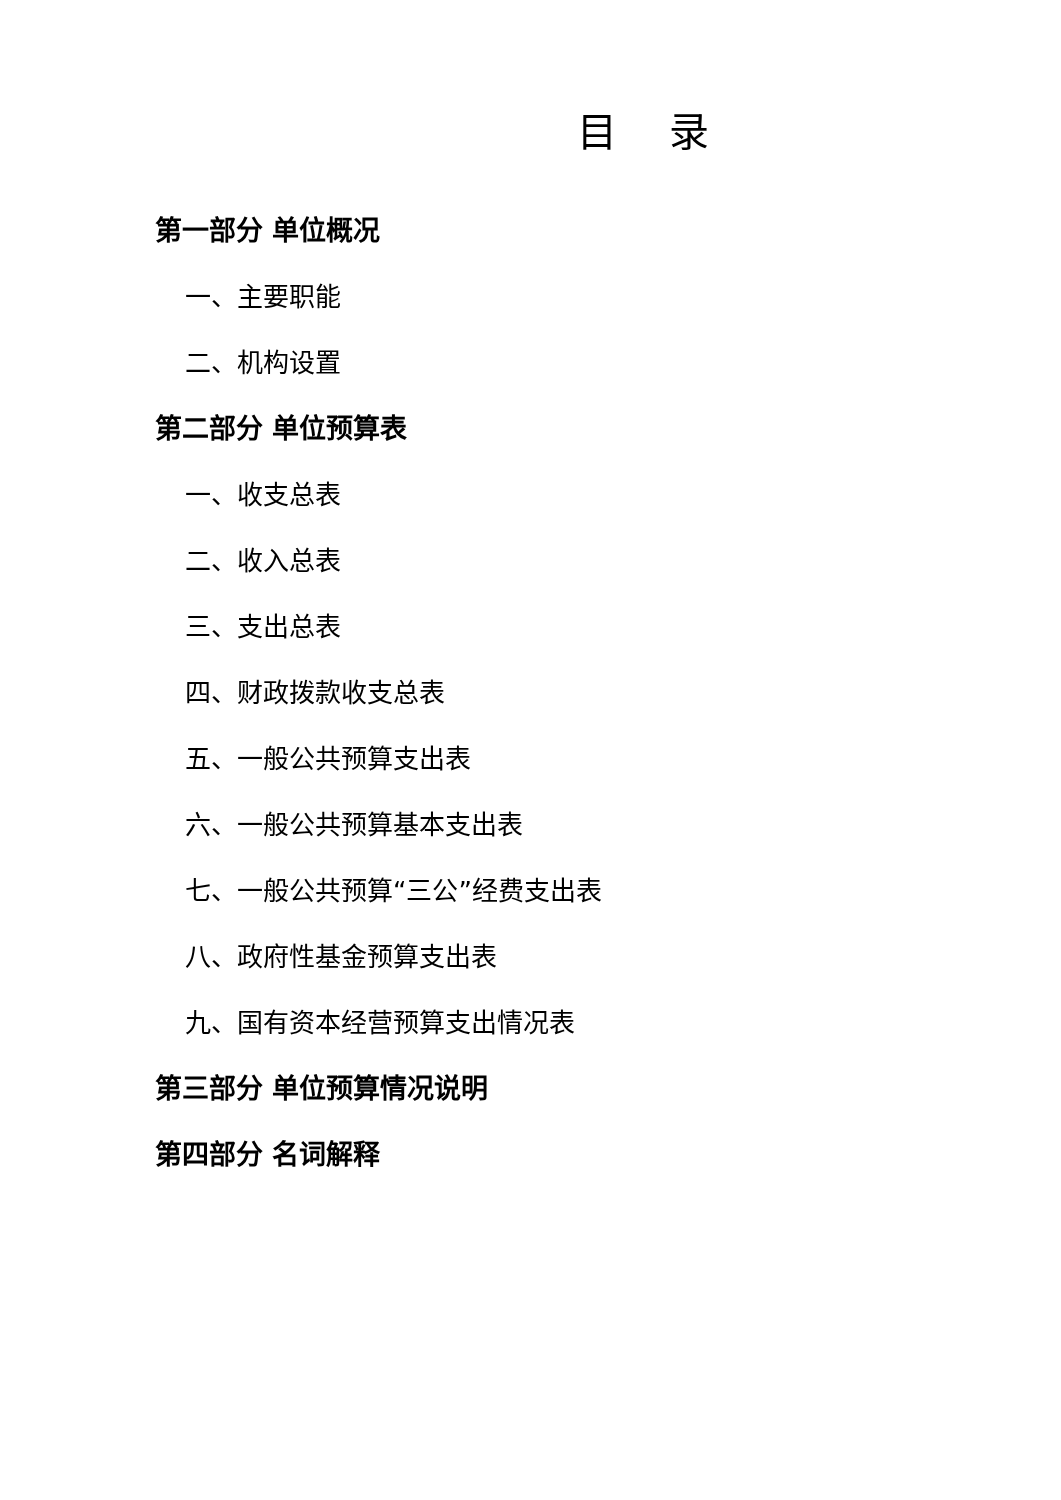目 录
第一部分 单位概况
一、主要职能
二、机构设置
第二部分 单位预算表
一、收支总表
二、收入总表
三、支出总表
四、财政拨款收支总表
五、一般公共预算支出表
六、一般公共预算基本支出表
七、一般公共预算“三公”经费支出表
八、政府性基金预算支出表
九、国有资本经营预算支出情况表
第三部分 单位预算情况说明
第四部分 名词解释